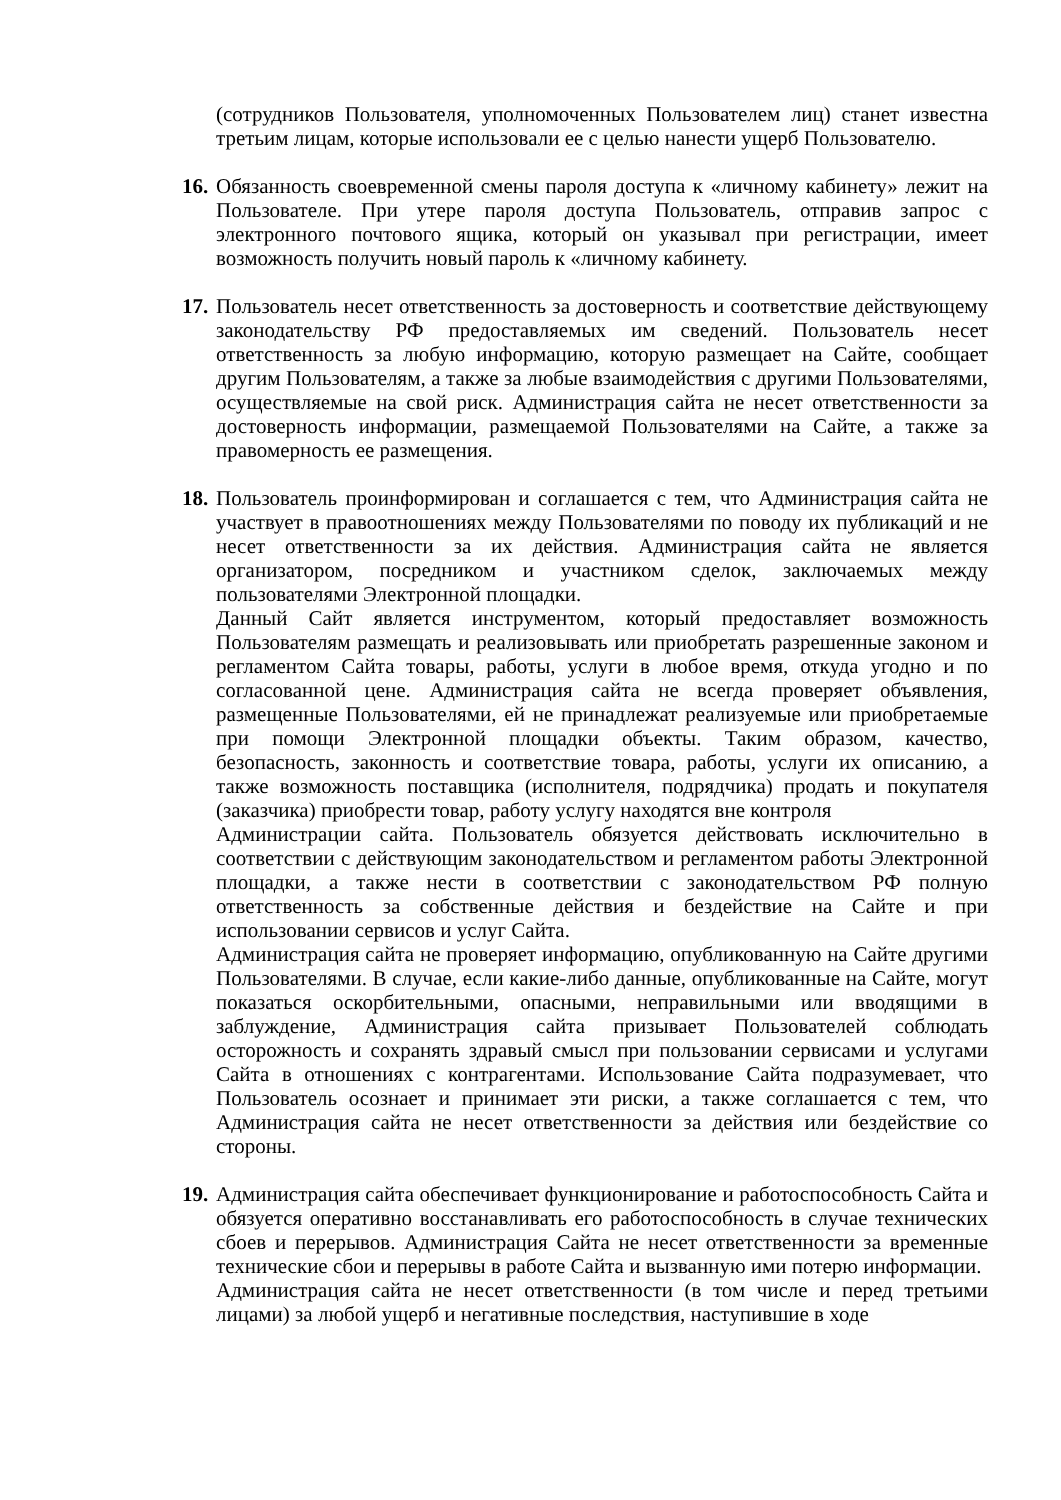(сотрудников Пользователя, уполномоченных Пользователем лиц) станет известна третьим лицам, которые использовали ее с целью нанести ущерб Пользователю.
16.
Обязанность своевременной смены пароля доступа к «личному кабинету» лежит на Пользователе. При утере пароля доступа Пользователь, отправив запрос с электронного почтового ящика, который он указывал при регистрации, имеет возможность получить новый пароль к «личному кабинету.
17.
Пользователь несет ответственность за достоверность и соответствие действующему законодательству РФ предоставляемых им сведений. Пользователь несет ответственность за любую информацию, которую размещает на Сайте, сообщает другим Пользователям, а также за любые взаимодействия с другими Пользователями, осуществляемые на свой риск. Администрация сайта не несет ответственности за достоверность информации, размещаемой Пользователями на Сайте, а также за правомерность ее размещения.
18.
Пользователь проинформирован и соглашается с тем, что Администрация сайта не участвует в правоотношениях между Пользователями по поводу их публикаций и не несет ответственности за их действия. Администрация сайта не является организатором, посредником и участником сделок, заключаемых между пользователями Электронной площадки.
Данный Сайт является инструментом, который предоставляет возможность Пользователям размещать и реализовывать или приобретать разрешенные законом и регламентом Сайта товары, работы, услуги в любое время, откуда угодно и по согласованной цене. Администрация сайта не всегда проверяет объявления, размещенные Пользователями, ей не принадлежат реализуемые или приобретаемые при помощи Электронной площадки объекты. Таким образом, качество, безопасность, законность и соответствие товара, работы, услуги их описанию, а также возможность поставщика (исполнителя, подрядчика) продать и покупателя (заказчика) приобрести товар, работу услугу находятся вне контроля
Администрации сайта. Пользователь обязуется действовать исключительно в соответствии с действующим законодательством и регламентом работы Электронной площадки, а также нести в соответствии с законодательством РФ полную ответственность за собственные действия и бездействие на Сайте и при использовании сервисов и услуг Сайта.
Администрация сайта не проверяет информацию, опубликованную на Сайте другими Пользователями. В случае, если какие-либо данные, опубликованные на Сайте, могут показаться оскорбительными, опасными, неправильными или вводящими в заблуждение, Администрация сайта призывает Пользователей соблюдать осторожность и сохранять здравый смысл при пользовании сервисами и услугами Сайта в отношениях с контрагентами. Использование Сайта подразумевает, что Пользователь осознает и принимает эти риски, а также соглашается с тем, что Администрация сайта не несет ответственности за действия или бездействие со стороны.
19.
Администрация сайта обеспечивает функционирование и работоспособность Сайта и обязуется оперативно восстанавливать его работоспособность в случае технических сбоев и перерывов. Администрация Сайта не несет ответственности за временные технические сбои и перерывы в работе Сайта и вызванную ими потерю информации.
Администрация сайта не несет ответственности (в том числе и перед третьими лицами) за любой ущерб и негативные последствия, наступившие в ходе